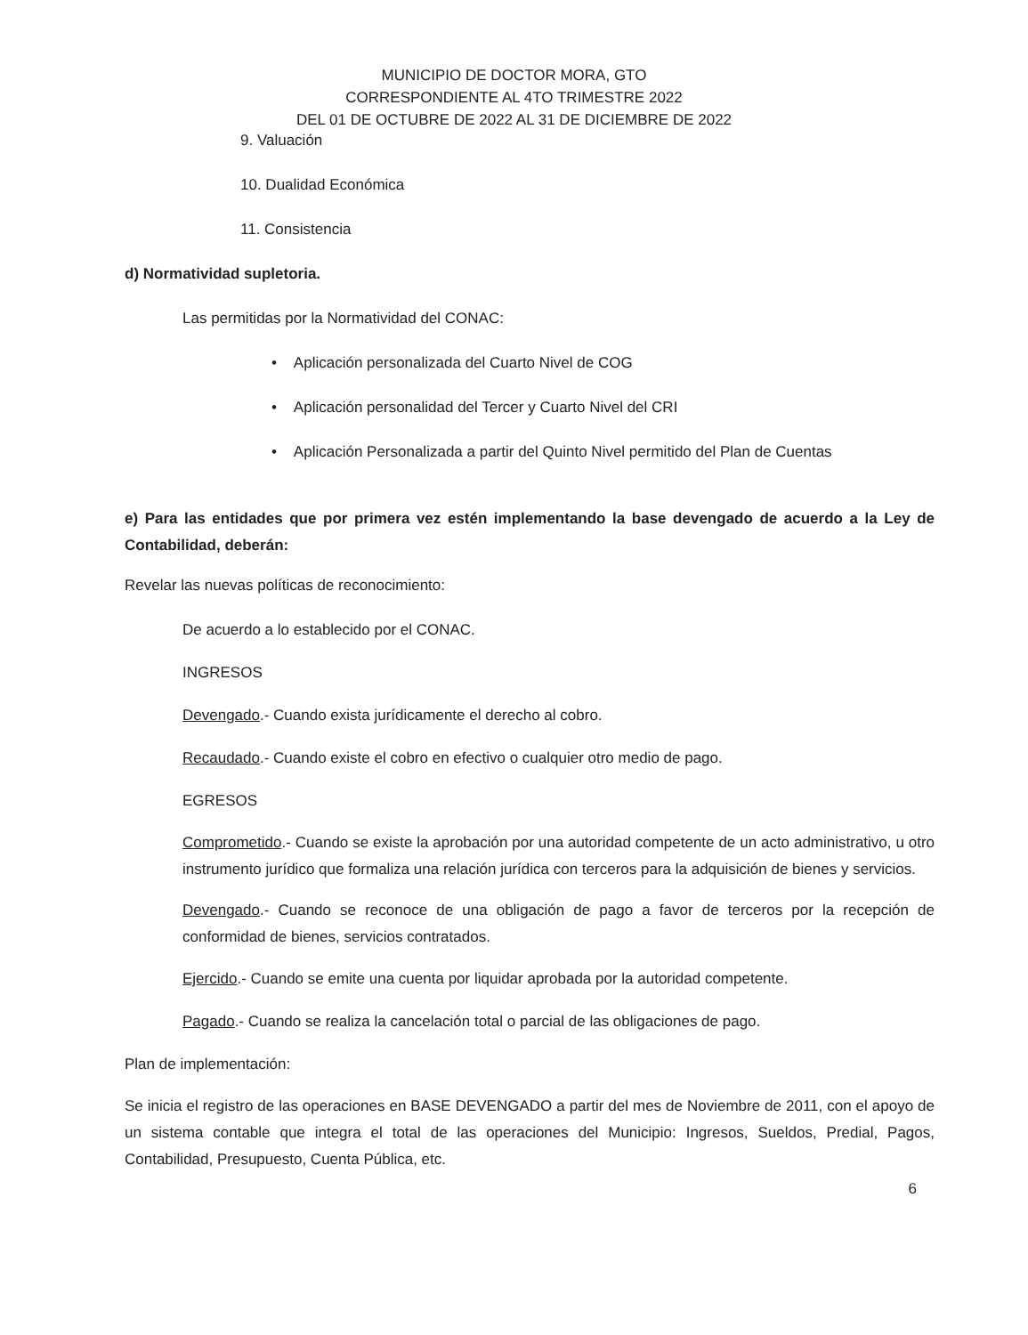MUNICIPIO DE DOCTOR MORA, GTO
CORRESPONDIENTE AL 4TO TRIMESTRE 2022
DEL 01 DE OCTUBRE DE 2022 AL 31 DE DICIEMBRE DE 2022
9. Valuación
10. Dualidad Económica
11. Consistencia
d) Normatividad supletoria.
Las permitidas por la Normatividad del CONAC:
• Aplicación personalizada del Cuarto Nivel de COG
• Aplicación personalidad del Tercer y Cuarto Nivel del CRI
• Aplicación Personalizada a partir del Quinto Nivel permitido del Plan de Cuentas
e) Para las entidades que por primera vez estén implementando la base devengado de acuerdo a la Ley de Contabilidad, deberán:
Revelar las nuevas políticas de reconocimiento:
De acuerdo a lo establecido por el CONAC.
INGRESOS
Devengado.- Cuando exista jurídicamente el derecho al cobro.
Recaudado.- Cuando existe el cobro en efectivo o cualquier otro medio de pago.
EGRESOS
Comprometido.- Cuando se existe la aprobación por una autoridad competente de un acto administrativo, u otro instrumento jurídico que formaliza una relación jurídica con terceros para la adquisición de bienes y servicios.
Devengado.- Cuando se reconoce de una obligación de pago a favor de terceros por la recepción de conformidad de bienes, servicios contratados.
Ejercido.- Cuando se emite una cuenta por liquidar aprobada por la autoridad competente.
Pagado.- Cuando se realiza la cancelación total o parcial de las obligaciones de pago.
Plan de implementación:
Se inicia el registro de las operaciones en BASE DEVENGADO a partir del mes de Noviembre de 2011, con el apoyo de un sistema contable que integra el total de las operaciones del Municipio: Ingresos, Sueldos, Predial, Pagos, Contabilidad, Presupuesto, Cuenta Pública, etc.
6